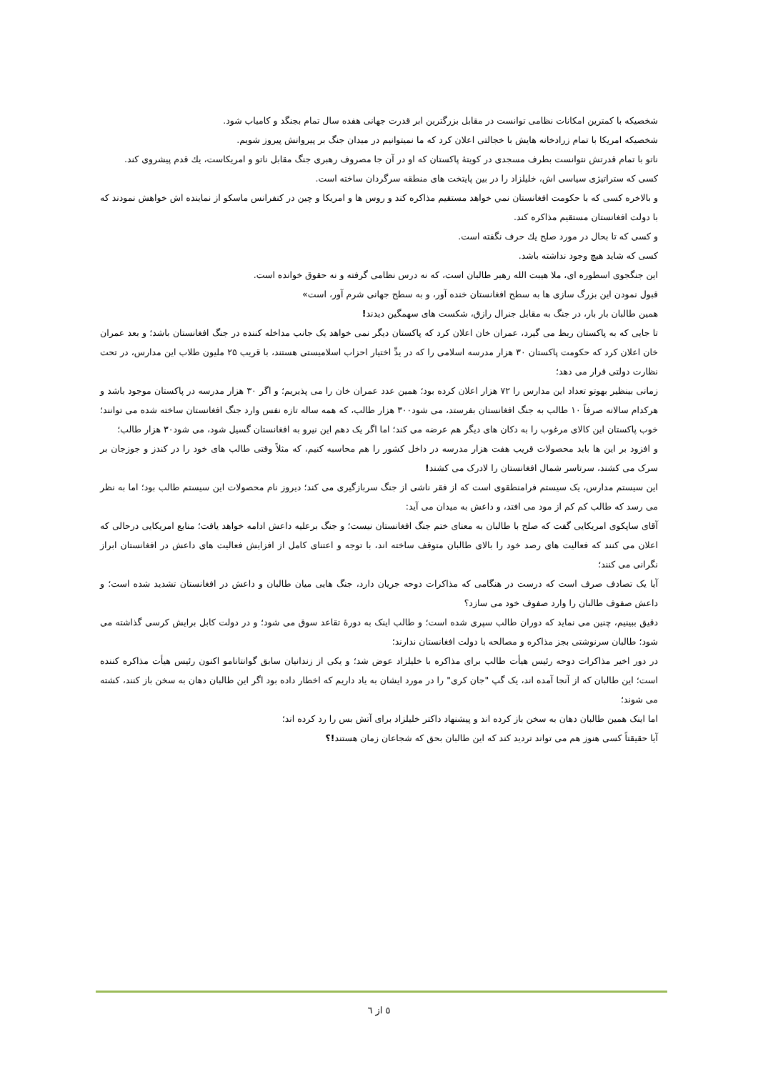شخصیکه با کمترین امکانات نظامی توانست در مقابل بزرگترین ابر قدرت جهانی هفده سال تمام بجنگد و کامیاب شود.
شخصیکه امریکا با تمام زرادخانه هایش با خجالتی اعلان کرد که ما نمیتوانیم در میدان جنگ بر پیروانش پیروز شویم.
ناتو با تمام قدرتش نتوانست بطرف مسجدی در کویتهٔ پاکستان که او در آن جا مصروف رهبری جنگ مقابل ناتو و امریکاست، يك قدم پيشروی کند.
کسی که ستراتیژی سیاسی اش، خلیلزاد را در بین پایتخت های منطقه سرگردان ساخته است.
و بالاخره کسی که با حکومت افغانستان نمي خواهد مستقیم مذاکره کند و روس ها و امریکا و چین در کنفرانس ماسکو از نماینده اش خواهش نمودند که با دولت افغانستان مستقیم مذاکره کند.
و کسی که تا بحال در مورد صلح يك حرف نگفته است.
کسی که شاید هیچ وجود نداشته باشد.
این جنگجوی اسطوره ای، ملا هیبت الله رهبر طالبان است، که نه درس نظامی گرفته و نه حقوق خوانده است.
قبول نمودن این بزرگ سازی ها به سطح افغانستان خنده آور، و به سطح جهانی شرم آور، است»
همین طالبان بار بار، در جنگ به مقابل جنرال رازق، شکست های سهمگین دیدند!
تا جایی که به پاکستان ربط می گیرد، عمران خان اعلان کرد که پاکستان دیگر نمی خواهد یک جانب مداخله کننده در جنگ افغانستان باشد؛ و بعد عمران خان اعلان کرد که حکومت پاکستان ۳۰ هزار مدرسه اسلامی را که در یدِّ اختیار احزاب اسلامیستی هستند، با قریب ۲۵ ملیون طلاب این مدارس، در تحت نظارت دولتی قرار می دهد؛
زمانی بینظیر بهوتو تعداد این مدارس را ۷۲ هزار اعلان کرده بود؛ همین عدد عمران خان را می پذیریم؛ و اگر ۳۰ هزار مدرسه در پاکستان موجود باشد و هرکدام سالانه صرفاً ۱۰ طالب به جنگ افغانستان بفرستد، می شود۳۰۰ هزار طالب، که همه ساله تازه نفس وارد جنگ افغانستان ساخته شده می توانند؛ خوب پاکستان این کالای مرغوب را به دکان های دیگر هم عرضه می کند؛ اما اگر یک دهم این نیرو به افغانستان گسیل شود، می شود۳۰ هزار طالب؛
و افزود بر این ها باید محصولات قریب هفت هزار مدرسه در داخل کشور را هم محاسبه کنیم، که مثلاً وقتی طالب های خود را در کندز و جوزجان بر سرک می کشند، سرتاسر شمال افغانستان را لادرک می کشند!
این سیستم مدارس، یک سیستم فرامنطقوی است که از فقر ناشی از جنگ سربازگیری می کند؛ دیروز نام محصولات این سیستم طالب بود؛ اما به نظر می رسد که طالب کم کم از مود می افتد، و داعش به میدان می آید:
آقای ساپکوی امریکایی گفت که صلح با طالبان به معنای ختم جنگ افغانستان نیست؛ و جنگ برعلیه داعش ادامه خواهد یافت؛ منابع امریکایی درحالی که اعلان می کنند که فعالیت های رصد خود را بالای طالبان متوقف ساخته اند، با توجه و اعتنای کامل از افزایش فعالیت های داعش در افغانستان ابراز نگرانی می کنند؛
آیا یک تصادف صرف است که درست در هنگامی که مذاکرات دوحه جریان دارد، جنگ هایی میان طالبان و داعش در افغانستان تشدید شده است؛ و داعش صفوف طالبان را وارد صفوف خود می سازد؟
دقیق ببینیم، چنین می نماید که دوران طالب سپری شده است؛ و طالب اینک به دورهٔ تقاعد سوق می شود؛ و در دولت کابل برایش کرسی گذاشته می شود؛ طالبان سرنوشتی بجز مذاکره و مصالحه با دولت افغانستان ندارند؛
در دور اخیر مذاکرات دوحه رئیس هیأت طالب برای مذاکره با خلیلزاد عوض شد؛ و یکی از زندانیان سابق گوانتانامو اکنون رئیس هیأت مذاکره کننده است؛ این طالبان که از آنجا آمده اند، یک گپ "جان کری" را در مورد ایشان به یاد داریم که اخطار داده بود اگر این طالبان دهان به سخن باز کنند، کشته می شوند؛
اما اینک همین طالبان دهان به سخن باز کرده اند و پیشنهاد داکتر خلیلزاد برای آتش بس را رد کرده اند؛
آیا حقیقتاً کسی هنوز هم می تواند تردید کند که این طالبان بحق که شجاعان زمان هستند!؟
٥ از ٦